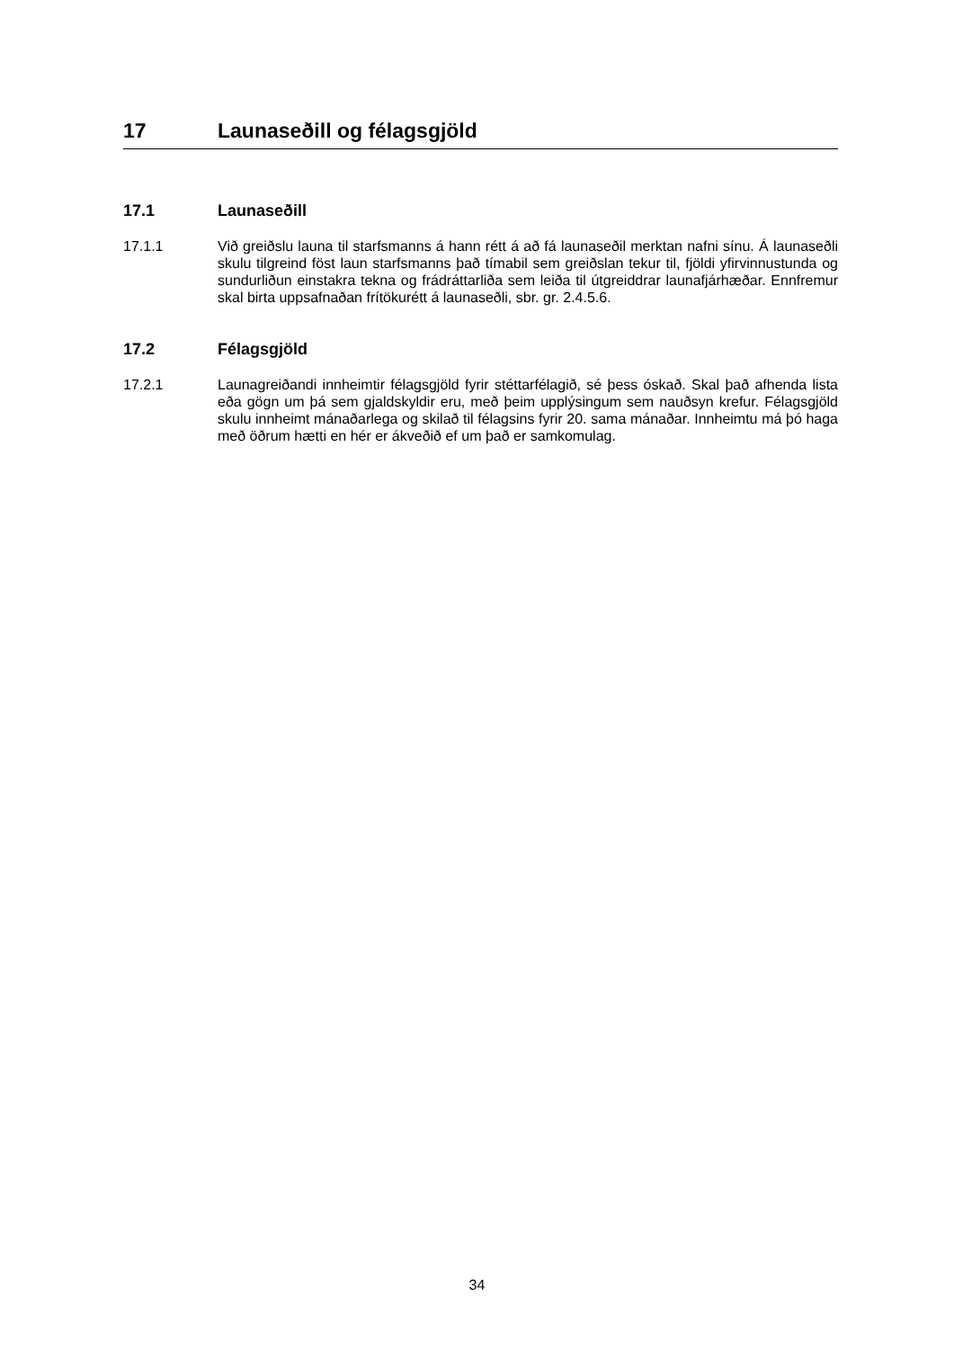17 Launaseðill og félagsgjöld
17.1 Launaseðill
17.1.1 Við greiðslu launa til starfsmanns á hann rétt á að fá launaseðil merktan nafni sínu. Á launaseðli skulu tilgreind föst laun starfsmanns það tímabil sem greiðslan tekur til, fjöldi yfirvinnustunda og sundurliðun einstakra tekna og frádráttarliða sem leiða til útgreiddrar launafjárhæðar. Ennfremur skal birta uppsafnaðan frítökurétt á launaseðli, sbr. gr. 2.4.5.6.
17.2 Félagsgjöld
17.2.1 Launagreiðandi innheimtir félagsgjöld fyrir stéttarfélagið, sé þess óskað. Skal það afhenda lista eða gögn um þá sem gjaldskyldir eru, með þeim upplýsingum sem nauðsyn krefur. Félagsgjöld skulu innheimt mánaðarlega og skilað til félagsins fyrir 20. sama mánaðar. Innheimtu má þó haga með öðrum hætti en hér er ákveðið ef um það er samkomulag.
34